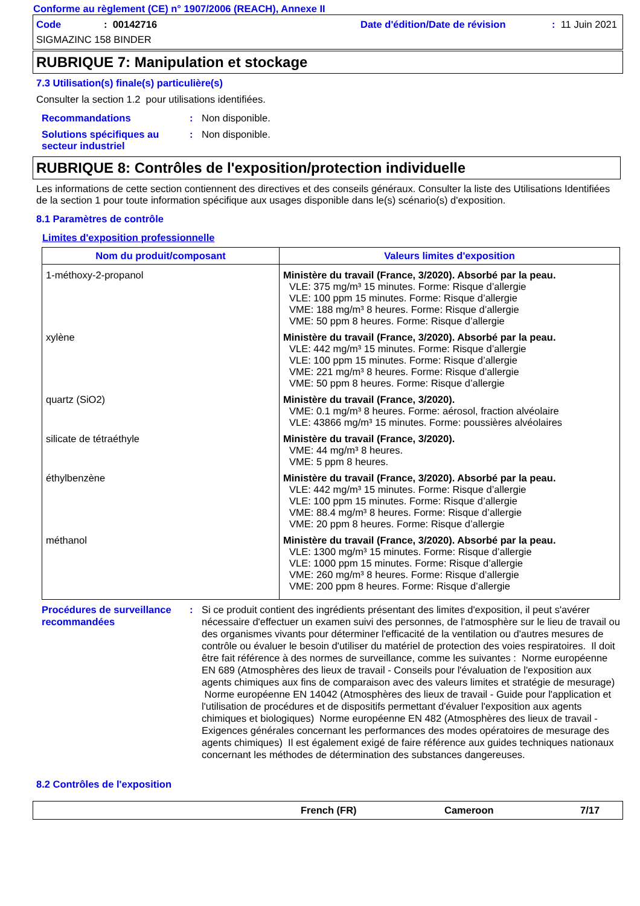Conforme au règlement (CE) n° 1907/2006 (REACH), Annexe II
Code: 00142716 Date d'édition/Date de révision: 11 Juin 2021
SIGMAZINC 158 BINDER
RUBRIQUE 7: Manipulation et stockage
7.3 Utilisation(s) finale(s) particulière(s)
Consulter la section 1.2 pour utilisations identifiées.
Recommandations: Non disponible.
Solutions spécifiques au secteur industriel: Non disponible.
RUBRIQUE 8: Contrôles de l'exposition/protection individuelle
Les informations de cette section contiennent des directives et des conseils généraux. Consulter la liste des Utilisations Identifiées de la section 1 pour toute information spécifique aux usages disponible dans le(s) scénario(s) d'exposition.
8.1 Paramètres de contrôle
Limites d'exposition professionnelle
| Nom du produit/composant | Valeurs limites d'exposition |
| --- | --- |
| 1-méthoxy-2-propanol | Ministère du travail (France, 3/2020). Absorbé par la peau. VLE: 375 mg/m³ 15 minutes. Forme: Risque d’allergie VLE: 100 ppm 15 minutes. Forme: Risque d’allergie VME: 188 mg/m³ 8 heures. Forme: Risque d’allergie VME: 50 ppm 8 heures. Forme: Risque d’allergie |
| xylène | Ministère du travail (France, 3/2020). Absorbé par la peau. VLE: 442 mg/m³ 15 minutes. Forme: Risque d’allergie VLE: 100 ppm 15 minutes. Forme: Risque d’allergie VME: 221 mg/m³ 8 heures. Forme: Risque d’allergie VME: 50 ppm 8 heures. Forme: Risque d’allergie |
| quartz (SiO2) | Ministère du travail (France, 3/2020). VME: 0.1 mg/m³ 8 heures. Forme: aérosol, fraction alvéolaire VLE: 43866 mg/m³ 15 minutes. Forme: poussières alvéolaires |
| silicate de tétraéthyle | Ministère du travail (France, 3/2020). VME: 44 mg/m³ 8 heures. VME: 5 ppm 8 heures. |
| éthylbenzène | Ministère du travail (France, 3/2020). Absorbé par la peau. VLE: 442 mg/m³ 15 minutes. Forme: Risque d’allergie VLE: 100 ppm 15 minutes. Forme: Risque d’allergie VME: 88.4 mg/m³ 8 heures. Forme: Risque d’allergie VME: 20 ppm 8 heures. Forme: Risque d’allergie |
| méthanol | Ministère du travail (France, 3/2020). Absorbé par la peau. VLE: 1300 mg/m³ 15 minutes. Forme: Risque d’allergie VLE: 1000 ppm 15 minutes. Forme: Risque d’allergie VME: 260 mg/m³ 8 heures. Forme: Risque d’allergie VME: 200 ppm 8 heures. Forme: Risque d’allergie |
Procédures de surveillance recommandées: Si ce produit contient des ingrédients présentant des limites d'exposition, il peut s'avérer nécessaire d'effectuer un examen suivi des personnes, de l'atmosphère sur le lieu de travail ou des organismes vivants pour déterminer l'efficacité de la ventilation ou d'autres mesures de contrôle ou évaluer le besoin d'utiliser du matériel de protection des voies respiratoires. Il doit être fait référence à des normes de surveillance, comme les suivantes : Norme européenne EN 689 (Atmosphères des lieux de travail - Conseils pour l'évaluation de l'exposition aux agents chimiques aux fins de comparaison avec des valeurs limites et stratégie de mesurage) Norme européenne EN 14042 (Atmosphères des lieux de travail - Guide pour l'application et l'utilisation de procédures et de dispositifs permettant d'évaluer l'exposition aux agents chimiques et biologiques) Norme européenne EN 482 (Atmosphères des lieux de travail - Exigences générales concernant les performances des modes opératoires de mesurage des agents chimiques) Il est également exigé de faire référence aux guides techniques nationaux concernant les méthodes de détermination des substances dangereuses.
8.2 Contrôles de l'exposition
French (FR) Cameroon 7/17